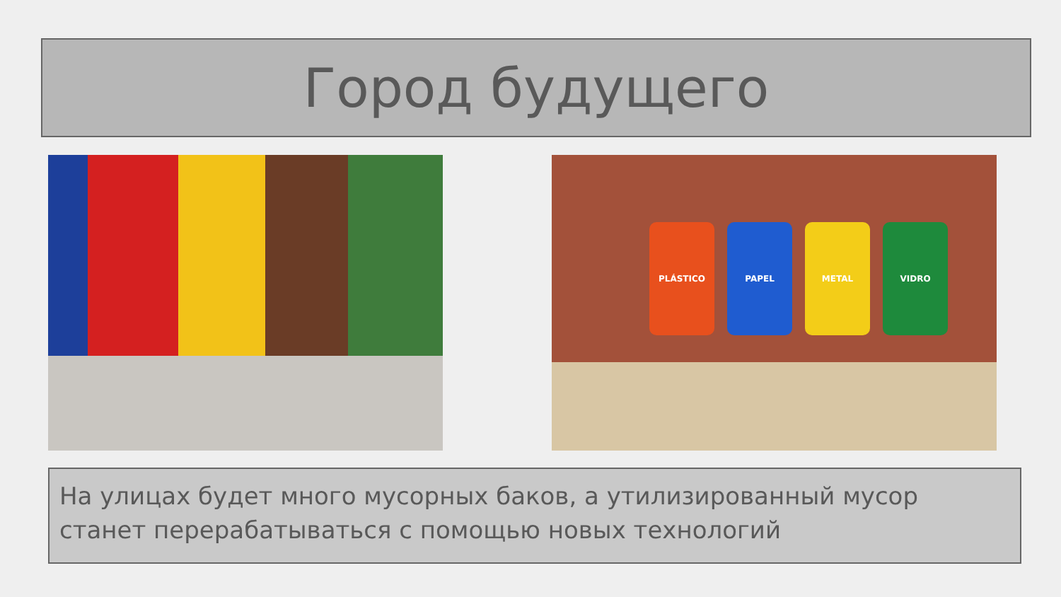Город будущего
PLÁSTICO PAPEL METAL VIDRO
На улицах будет много мусорных баков, а утилизированный мусор станет перерабатываться с помощью новых технологий